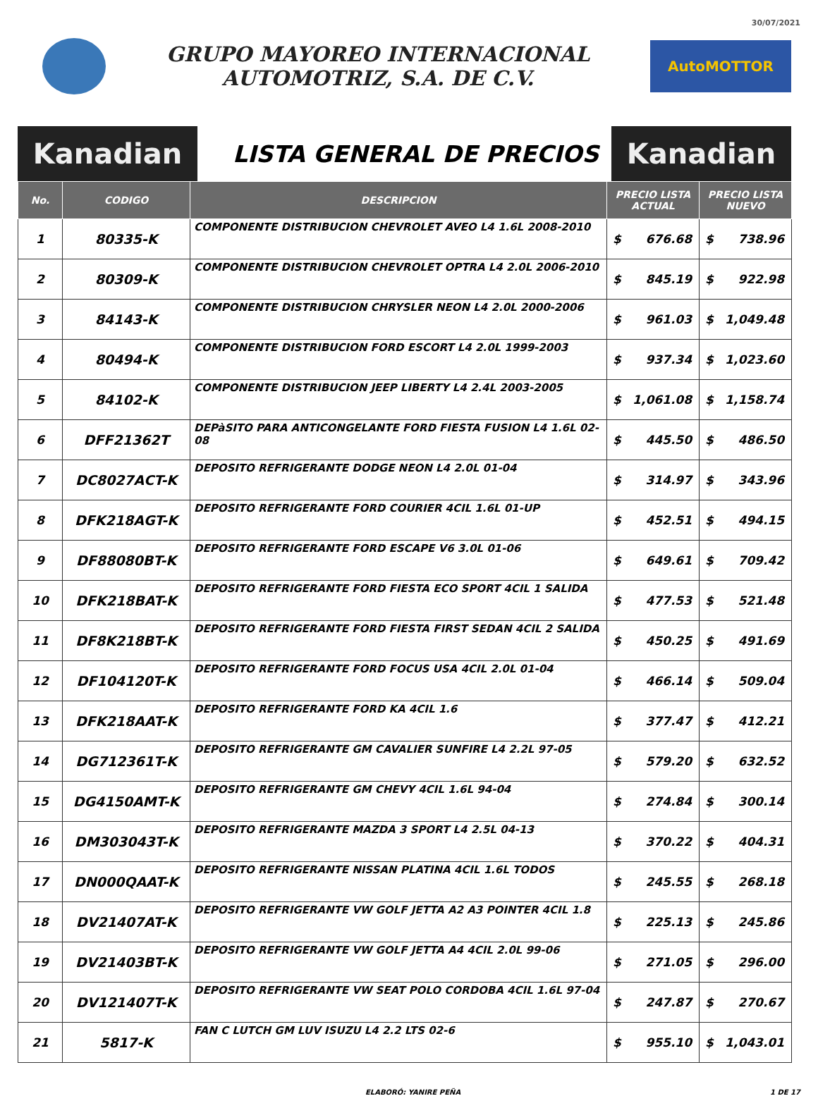30/07/2021
GRUPO MAYOREO INTERNACIONAL
AUTOMOTRIZ, S.A. DE C.V.
AutoMOTTOR
Kanadian
LISTA GENERAL DE PRECIOS
Kanadian
| No. | CODIGO | DESCRIPCION | PRECIO LISTA ACTUAL | | PRECIO LISTA NUEVO | |
| --- | --- | --- | --- | --- | --- | --- |
| 1 | 80335-K | COMPONENTE DISTRIBUCION CHEVROLET AVEO L4 1.6L 2008-2010 | $ | 676.68 | $ | 738.96 |
| 2 | 80309-K | COMPONENTE DISTRIBUCION CHEVROLET OPTRA L4 2.0L 2006-2010 | $ | 845.19 | $ | 922.98 |
| 3 | 84143-K | COMPONENTE DISTRIBUCION CHRYSLER NEON L4 2.0L 2000-2006 | $ | 961.03 | $ | 1,049.48 |
| 4 | 80494-K | COMPONENTE DISTRIBUCION FORD ESCORT L4 2.0L 1999-2003 | $ | 937.34 | $ | 1,023.60 |
| 5 | 84102-K | COMPONENTE DISTRIBUCION JEEP LIBERTY L4 2.4L 2003-2005 | $ | 1,061.08 | $ | 1,158.74 |
| 6 | DFF21362T | DEPàSITO PARA ANTICONGELANTE FORD FIESTA FUSION L4 1.6L 02-08 | $ | 445.50 | $ | 486.50 |
| 7 | DC8027ACT-K | DEPOSITO REFRIGERANTE DODGE NEON L4 2.0L 01-04 | $ | 314.97 | $ | 343.96 |
| 8 | DFK218AGT-K | DEPOSITO REFRIGERANTE FORD COURIER 4CIL 1.6L 01-UP | $ | 452.51 | $ | 494.15 |
| 9 | DF88080BT-K | DEPOSITO REFRIGERANTE FORD ESCAPE V6 3.0L 01-06 | $ | 649.61 | $ | 709.42 |
| 10 | DFK218BAT-K | DEPOSITO REFRIGERANTE FORD FIESTA ECO SPORT 4CIL 1 SALIDA | $ | 477.53 | $ | 521.48 |
| 11 | DF8K218BT-K | DEPOSITO REFRIGERANTE FORD FIESTA FIRST SEDAN 4CIL 2 SALIDA | $ | 450.25 | $ | 491.69 |
| 12 | DF104120T-K | DEPOSITO REFRIGERANTE FORD FOCUS USA 4CIL 2.0L 01-04 | $ | 466.14 | $ | 509.04 |
| 13 | DFK218AAT-K | DEPOSITO REFRIGERANTE FORD KA 4CIL 1.6 | $ | 377.47 | $ | 412.21 |
| 14 | DG712361T-K | DEPOSITO REFRIGERANTE GM CAVALIER SUNFIRE L4 2.2L 97-05 | $ | 579.20 | $ | 632.52 |
| 15 | DG4150AMT-K | DEPOSITO REFRIGERANTE GM CHEVY 4CIL 1.6L 94-04 | $ | 274.84 | $ | 300.14 |
| 16 | DM303043T-K | DEPOSITO REFRIGERANTE MAZDA 3 SPORT L4 2.5L 04-13 | $ | 370.22 | $ | 404.31 |
| 17 | DN000QAAT-K | DEPOSITO REFRIGERANTE NISSAN PLATINA 4CIL 1.6L TODOS | $ | 245.55 | $ | 268.18 |
| 18 | DV21407AT-K | DEPOSITO REFRIGERANTE VW GOLF JETTA A2 A3 POINTER 4CIL 1.8 | $ | 225.13 | $ | 245.86 |
| 19 | DV21403BT-K | DEPOSITO REFRIGERANTE VW GOLF JETTA A4 4CIL 2.0L 99-06 | $ | 271.05 | $ | 296.00 |
| 20 | DV121407T-K | DEPOSITO REFRIGERANTE VW SEAT POLO CORDOBA 4CIL 1.6L 97-04 | $ | 247.87 | $ | 270.67 |
| 21 | 5817-K | FAN C LUTCH GM LUV ISUZU L4 2.2 LTS 02-6 | $ | 955.10 | $ | 1,043.01 |
ELABORÓ: YANIRE PEÑA 1 DE 17